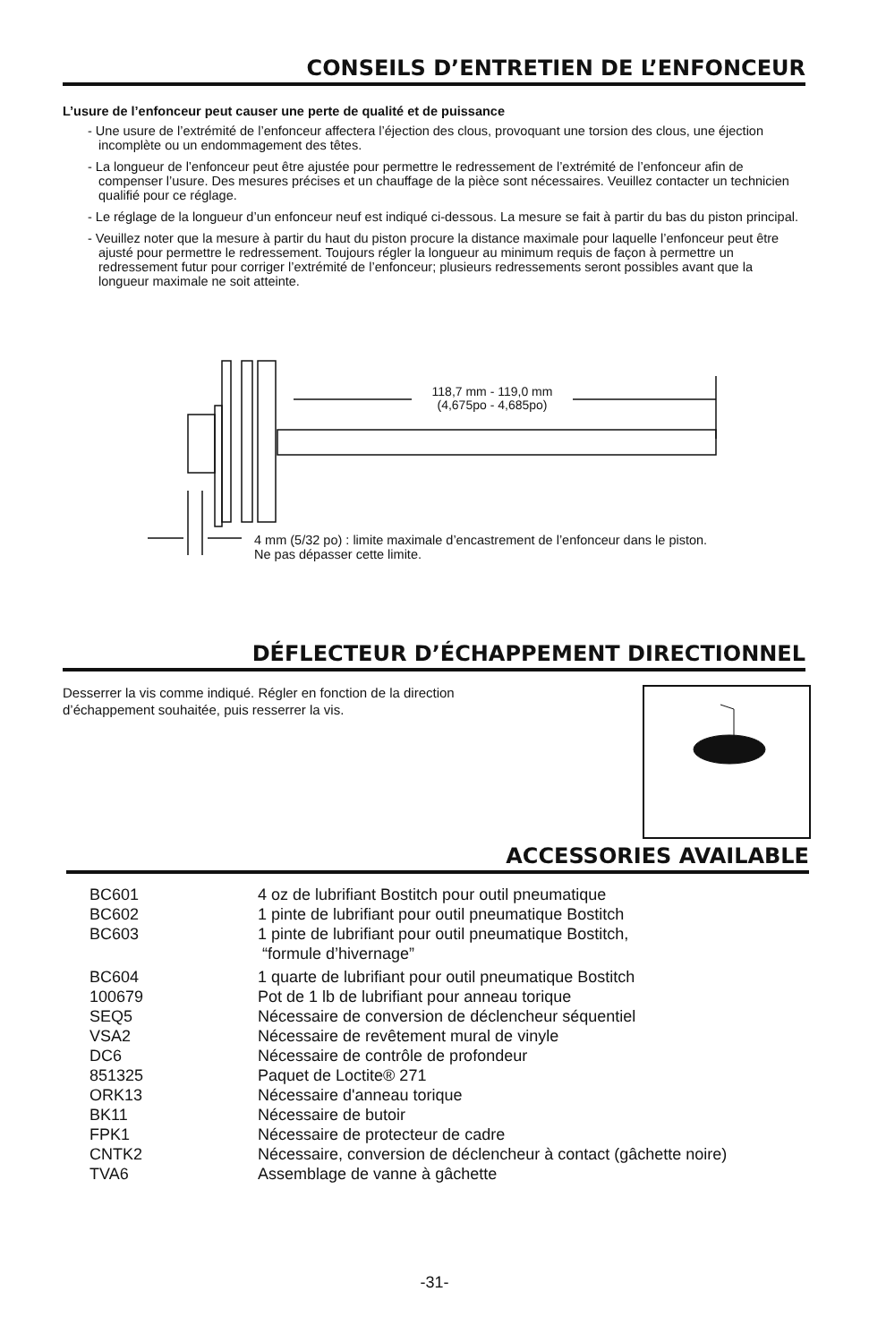CONSEILS D’ENTRETIEN DE L’ENFONCEUR
L’usure de l’enfonceur peut causer une perte de qualité et de puissance
- Une usure de l’extrémité de l’enfonceur affectera l’éjection des clous, provoquant une torsion des clous, une éjection incomplète ou un endommagement des têtes.
- La longueur de l’enfonceur peut être ajustée pour permettre le redressement de l’extrémité de l’enfonceur afin de compenser l’usure. Des mesures précises et un chauffage de la pièce sont nécessaires. Veuillez contacter un technicien qualifié pour ce réglage.
- Le réglage de la longueur d’un enfonceur neuf est indiqué ci-dessous. La mesure se fait à partir du bas du piston principal.
- Veuillez noter que la mesure à partir du haut du piston procure la distance maximale pour laquelle l’enfonceur peut être ajusté pour permettre le redressement. Toujours régler la longueur au minimum requis de façon à permettre un redressement futur pour corriger l’extrémité de l’enfonceur; plusieurs redressements seront possibles avant que la longueur maximale ne soit atteinte.
118,7 mm - 119,0 mm
(4,675po - 4,685po)
4 mm (5/32 po) : limite maximale d’encastrement de l’enfonceur dans le piston.
Ne pas dépasser cette limite.
DÉFLECTEUR D’ÉCHAPPEMENT DIRECTIONNEL
Desserrer la vis comme indiqué. Régler en fonction de la direction d’échappement souhaitée, puis resserrer la vis.
ACCESSORIES AVAILABLE
| BC601 | 4 oz de lubrifiant Bostitch pour outil pneumatique |
| BC602 | 1 pinte de lubrifiant pour outil pneumatique Bostitch |
| BC603 | 1 pinte de lubrifiant pour outil pneumatique Bostitch, “formule d’hivernage” |
| BC604 | 1 quarte de lubrifiant pour outil pneumatique Bostitch |
| 100679 | Pot de 1 lb de lubrifiant pour anneau torique |
| SEQ5 | Nécessaire de conversion de déclencheur séquentiel |
| VSA2 | Nécessaire de revêtement mural de vinyle |
| DC6 | Nécessaire de contrôle de profondeur |
| 851325 | Paquet de Loctite® 271 |
| ORK13 | Nécessaire d'anneau torique |
| BK11 | Nécessaire de butoir |
| FPK1 | Nécessaire de protecteur de cadre |
| CNTK2 | Nécessaire, conversion de déclencheur à contact (gâchette noire) |
| TVA6 | Assemblage de vanne à gâchette |
-31-